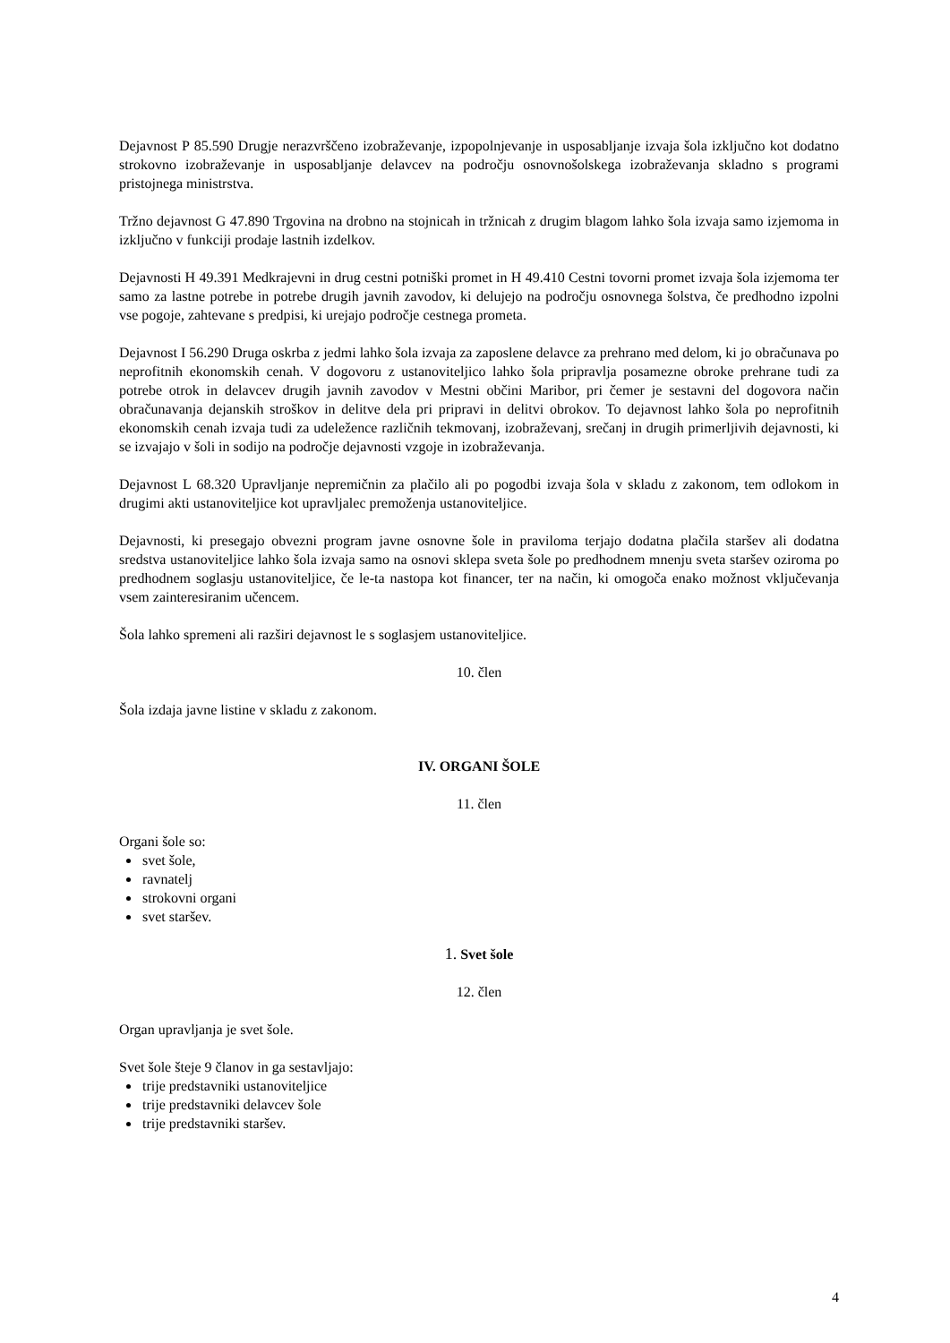Dejavnost P 85.590 Drugje nerazvrščeno izobraževanje, izpopolnjevanje in usposabljanje izvaja šola izključno kot dodatno strokovno izobraževanje in usposabljanje delavcev na področju osnovnošolskega izobraževanja skladno s programi pristojnega ministrstva.
Tržno dejavnost G 47.890 Trgovina na drobno na stojnicah in tržnicah z drugim blagom lahko šola izvaja samo izjemoma in izključno v funkciji prodaje lastnih izdelkov.
Dejavnosti H 49.391 Medkrajevni in drug cestni potniški promet in H 49.410 Cestni tovorni promet izvaja šola izjemoma ter samo za lastne potrebe in potrebe drugih javnih zavodov, ki delujejo na področju osnovnega šolstva, če predhodno izpolni vse pogoje, zahtevane s predpisi, ki urejajo področje cestnega prometa.
Dejavnost I 56.290 Druga oskrba z jedmi lahko šola izvaja za zaposlene delavce za prehrano med delom, ki jo obračunava po neprofitnih ekonomskih cenah. V dogovoru z ustanoviteljico lahko šola pripravlja posamezne obroke prehrane tudi za potrebe otrok in delavcev drugih javnih zavodov v Mestni občini Maribor, pri čemer je sestavni del dogovora način obračunavanja dejanskih stroškov in delitve dela pri pripravi in delitvi obrokov. To dejavnost lahko šola po neprofitnih ekonomskih cenah izvaja tudi za udeležence različnih tekmovanj, izobraževanj, srečanj in drugih primerljivih dejavnosti, ki se izvajajo v šoli in sodijo na področje dejavnosti vzgoje in izobraževanja.
Dejavnost L 68.320 Upravljanje nepremičnin za plačilo ali po pogodbi izvaja šola v skladu z zakonom, tem odlokom in drugimi akti ustanoviteljice kot upravljalec premoženja ustanoviteljice.
Dejavnosti, ki presegajo obvezni program javne osnovne šole in praviloma terjajo dodatna plačila staršev ali dodatna sredstva ustanoviteljice lahko šola izvaja samo na osnovi sklepa sveta šole po predhodnem mnenju sveta staršev oziroma po predhodnem soglasju ustanoviteljice, če le-ta nastopa kot financer, ter na način, ki omogoča enako možnost vključevanja vsem zainteresiranim učencem.
Šola lahko spremeni ali razširi dejavnost le s soglasjem ustanoviteljice.
10. člen
Šola izdaja javne listine v skladu z zakonom.
IV. ORGANI ŠOLE
11. člen
Organi šole so:
svet šole,
ravnatelj
strokovni organi
svet staršev.
1. Svet šole
12. člen
Organ upravljanja je svet šole.
Svet šole šteje 9 članov in ga sestavljajo:
trije predstavniki ustanoviteljice
trije predstavniki delavcev šole
trije predstavniki staršev.
4